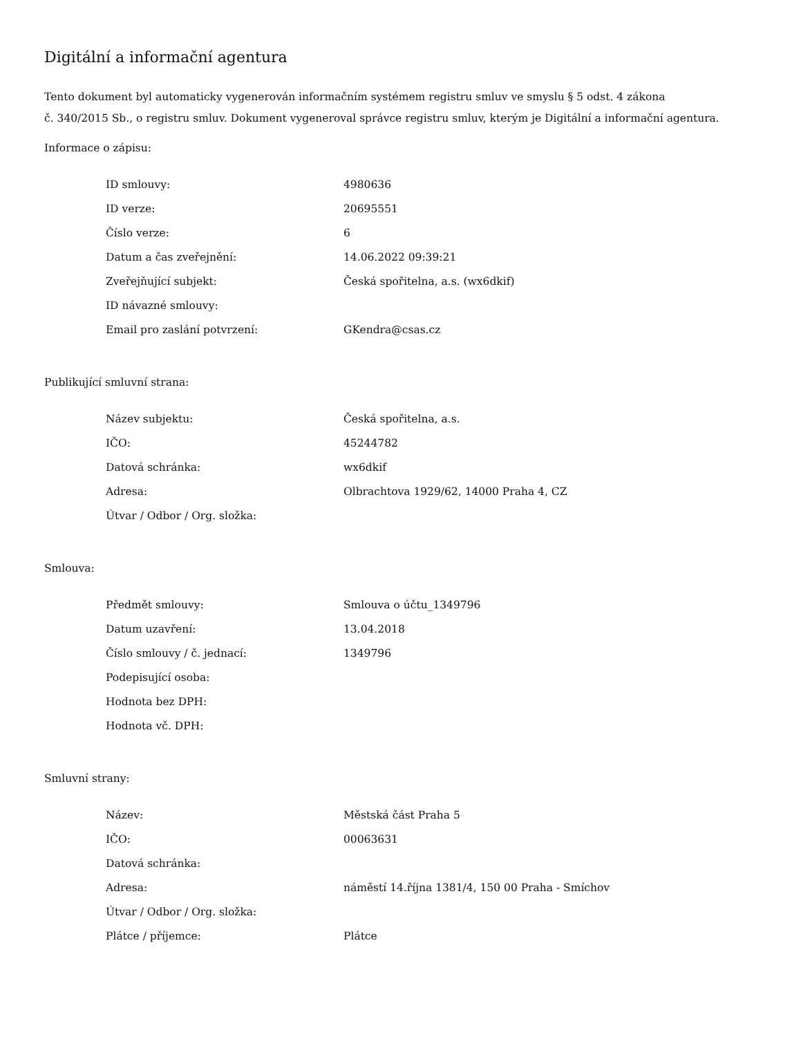Digitální a informační agentura
Tento dokument byl automaticky vygenerován informačním systémem registru smluv ve smyslu § 5 odst. 4 zákona
č. 340/2015 Sb., o registru smluv. Dokument vygeneroval správce registru smluv, kterým je Digitální a informační agentura.
Informace o zápisu:
| ID smlouvy: | 4980636 |
| ID verze: | 20695551 |
| Číslo verze: | 6 |
| Datum a čas zveřejnění: | 14.06.2022 09:39:21 |
| Zveřejňující subjekt: | Česká spořitelna, a.s. (wx6dkif) |
| ID návazné smlouvy: | |
| Email pro zaslání potvrzení: | GKendra@csas.cz |
Publikující smluvní strana:
| Název subjektu: | Česká spořitelna, a.s. |
| IČO: | 45244782 |
| Datová schránka: | wx6dkif |
| Adresa: | Olbrachtova 1929/62, 14000 Praha 4, CZ |
| Útvar / Odbor / Org. složka: | |
Smlouva:
| Předmět smlouvy: | Smlouva o účtu_1349796 |
| Datum uzavření: | 13.04.2018 |
| Číslo smlouvy / č. jednací: | 1349796 |
| Podepisující osoba: | |
| Hodnota bez DPH: | |
| Hodnota vč. DPH: | |
Smluvní strany:
| Název: | Městská část Praha 5 |
| IČO: | 00063631 |
| Datová schránka: | |
| Adresa: | náměstí 14.října 1381/4, 150 00 Praha - Smíchov |
| Útvar / Odbor / Org. složka: | |
| Plátce / příjemce: | Plátce |